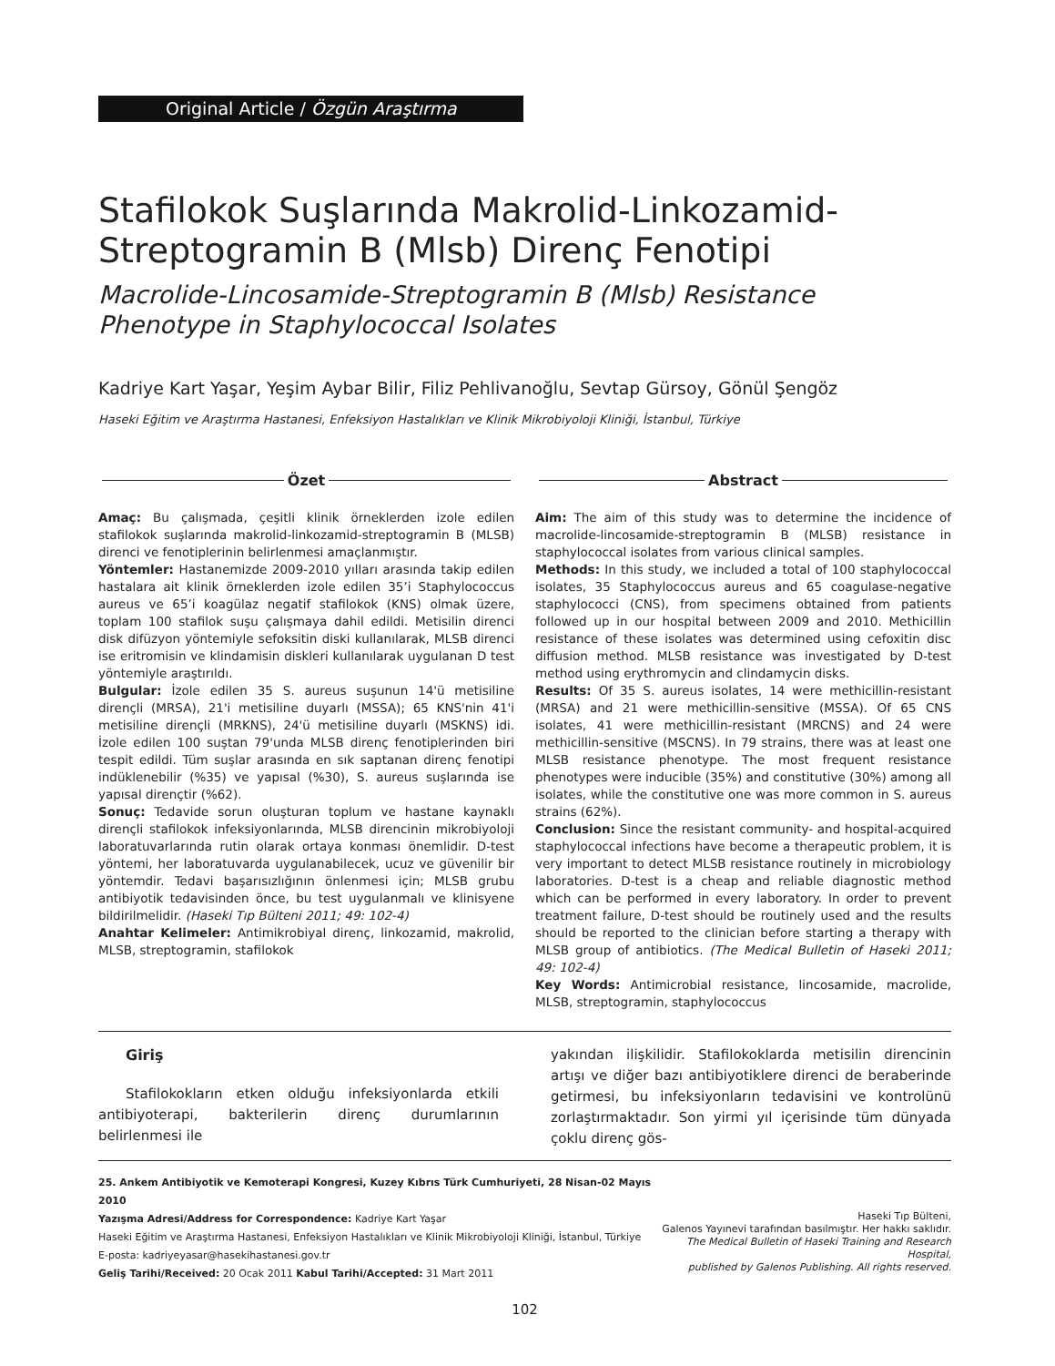Original Article / Özgün Araştırma
Stafilokok Suşlarında Makrolid-Linkozamid-
Streptogramin B (Mlsb) Direnç Fenotipi
Macrolide-Lincosamide-Streptogramin B (Mlsb) Resistance Phenotype in Staphylococcal Isolates
Kadriye Kart Yaşar, Yeşim Aybar Bilir, Filiz Pehlivanoğlu, Sevtap Gürsoy, Gönül Şengöz
Haseki Eğitim ve Araştırma Hastanesi, Enfeksiyon Hastalıkları ve Klinik Mikrobiyoloji Kliniği, İstanbul, Türkiye
Özet
Amaç: Bu çalışmada, çeşitli klinik örneklerden izole edilen stafilokok suşlarında makrolid-linkozamid-streptogramin B (MLSB) direnci ve fenotiplerinin belirlenmesi amaçlanmıştır.
Yöntemler: Hastanemizde 2009-2010 yılları arasında takip edilen hastalara ait klinik örneklerden izole edilen 35’i Staphylococcus aureus ve 65’i koagülaz negatif stafilokok (KNS) olmak üzere, toplam 100 stafilok suşu çalışmaya dahil edildi. Metisilin direnci disk difüzyon yöntemiyle sefoksitin diski kullanılarak, MLSB direnci ise eritromisin ve klindamisin diskleri kullanılarak uygulanan D test yöntemiyle araştırıldı.
Bulgular: İzole edilen 35 S. aureus suşunun 14'ü metisiline dirençli (MRSA), 21'i metisiline duyarlı (MSSA); 65 KNS'nin 41'i metisiline dirençli (MRKNS), 24'ü metisiline duyarlı (MSKNS) idi. İzole edilen 100 suştan 79'unda MLSB direnç fenotiplerinden biri tespit edildi. Tüm suşlar arasında en sık saptanan direnç fenotipi indüklenebilir (%35) ve yapısal (%30), S. aureus suşlarında ise yapısal dirençtir (%62).
Sonuç: Tedavide sorun oluşturan toplum ve hastane kaynaklı dirençli stafilokok infeksiyonlarında, MLSB direncinin mikrobiyoloji laboratuvarlarında rutin olarak ortaya konması önemlidir. D-test yöntemi, her laboratuvarda uygulanabilecek, ucuz ve güvenilir bir yöntemdir. Tedavi başarısızlığının önlenmesi için; MLSB grubu antibiyotik tedavisinden önce, bu test uygulanmalı ve klinisyene bildirilmelidir. (Haseki Tıp Bülteni 2011; 49: 102-4)
Anahtar Kelimeler: Antimikrobiyal direnç, linkozamid, makrolid, MLSB, streptogramin, stafilokok
Abstract
Aim: The aim of this study was to determine the incidence of macrolide-lincosamide-streptogramin B (MLSB) resistance in staphylococcal isolates from various clinical samples.
Methods: In this study, we included a total of 100 staphylococcal isolates, 35 Staphylococcus aureus and 65 coagulase-negative staphylococci (CNS), from specimens obtained from patients followed up in our hospital between 2009 and 2010. Methicillin resistance of these isolates was determined using cefoxitin disc diffusion method. MLSB resistance was investigated by D-test method using erythromycin and clindamycin disks.
Results: Of 35 S. aureus isolates, 14 were methicillin-resistant (MRSA) and 21 were methicillin-sensitive (MSSA). Of 65 CNS isolates, 41 were methicillin-resistant (MRCNS) and 24 were methicillin-sensitive (MSCNS). In 79 strains, there was at least one MLSB resistance phenotype. The most frequent resistance phenotypes were inducible (35%) and constitutive (30%) among all isolates, while the constitutive one was more common in S. aureus strains (62%).
Conclusion: Since the resistant community- and hospital-acquired staphylococcal infections have become a therapeutic problem, it is very important to detect MLSB resistance routinely in microbiology laboratories. D-test is a cheap and reliable diagnostic method which can be performed in every laboratory. In order to prevent treatment failure, D-test should be routinely used and the results should be reported to the clinician before starting a therapy with MLSB group of antibiotics. (The Medical Bulletin of Haseki 2011; 49: 102-4)
Key Words: Antimicrobial resistance, lincosamide, macrolide, MLSB, streptogramin, staphylococcus
Giriş
Stafilokokların etken olduğu infeksiyonlarda etkili antibiyoterapi, bakterilerin direnç durumlarının belirlenmesi ile
yakından ilişkilidir. Stafilokoklarda metisilin direncinin artışı ve diğer bazı antibiyotiklere direnci de beraberinde getirmesi, bu infeksiyonların tedavisini ve kontrolünü zorlaştırmaktadır. Son yirmi yıl içerisinde tüm dünyada çoklu direnç gös-
25. Ankem Antibiyotik ve Kemoterapi Kongresi, Kuzey Kıbrıs Türk Cumhuriyeti, 28 Nisan-02 Mayıs 2010
Yazışma Adresi/Address for Correspondence: Kadriye Kart Yaşar
Haseki Eğitim ve Araştırma Hastanesi, Enfeksiyon Hastalıkları ve Klinik Mikrobiyoloji Kliniği, İstanbul, Türkiye
E-posta: kadriyeyasar@hasekihastanesi.gov.tr
Geliş Tarihi/Received: 20 Ocak 2011 Kabul Tarihi/Accepted: 31 Mart 2011
Haseki Tıp Bülteni,
Galenos Yayınevi tarafından basılmıştır. Her hakkı saklıdır.
The Medical Bulletin of Haseki Training and Research Hospital,
published by Galenos Publishing. All rights reserved.
102